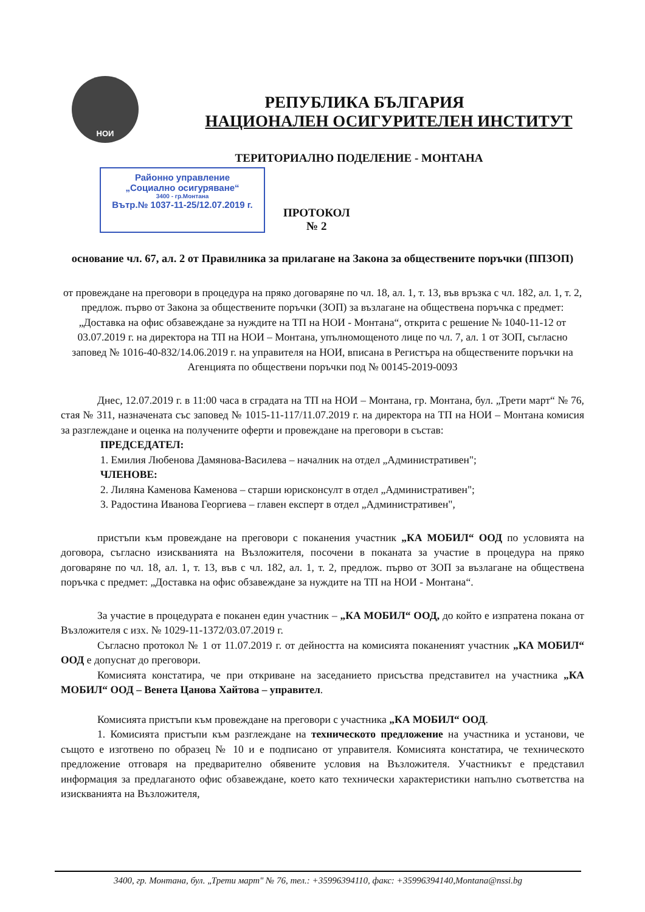НОИ
РЕПУБЛИКА БЪЛГАРИЯ
НАЦИОНАЛЕН ОСИГУРИТЕЛЕН ИНСТИТУТ
ТЕРИТОРИАЛНО ПОДЕЛЕНИЕ - МОНТАНА
Районно управление
„Социално осигуряване“3400 - гр.Монтана
Вътр.№ 1037-11-25/12.07.2019 г.
ПРОТОКОЛ
№ 2
основание чл. 67, ал. 2 от Правилника за прилагане на Закона за обществените поръчки (ППЗОП)
от провеждане на преговори в процедура на пряко договаряне по чл. 18, ал. 1, т. 13, във връзка с чл. 182, ал. 1, т. 2, предлож. първо от Закона за обществените поръчки (ЗОП) за възлагане на обществена поръчка с предмет: „Доставка на офис обзавеждане за нуждите на ТП на НОИ - Монтана“, открита с решение № 1040-11-12 от 03.07.2019 г. на директора на ТП на НОИ – Монтана, упълномощеното лице по чл. 7, ал. 1 от ЗОП, съгласно заповед № 1016-40-832/14.06.2019 г. на управителя на НОИ, вписана в Регистъра на обществените поръчки на Агенцията по обществени поръчки под № 00145-2019-0093
Днес, 12.07.2019 г. в 11:00 часа в сградата на ТП на НОИ – Монтана, гр. Монтана, бул. „Трети март“ № 76, стая № 311, назначената със заповед № 1015-11-117/11.07.2019 г. на директора на ТП на НОИ – Монтана комисия за разглеждане и оценка на получените оферти и провеждане на преговори в състав:
ПРЕДСЕДАТЕЛ:
1. Емилия Любенова Дамянова-Василева – началник на отдел „Административен";
ЧЛЕНОВЕ:
2. Лиляна Каменова Каменова – старши юрисконсулт в отдел „Административен";
3. Радостина Иванова Георгиева – главен експерт в отдел „Административен",
пристъпи към провеждане на преговори с поканения участник „КА МОБИЛ“ ООД по условията на договора, съгласно изискванията на Възложителя, посочени в поканата за участие в процедура на пряко договаряне по чл. 18, ал. 1, т. 13, във с чл. 182, ал. 1, т. 2, предлож. първо от ЗОП за възлагане на обществена поръчка с предмет: „Доставка на офис обзавеждане за нуждите на ТП на НОИ - Монтана“.
За участие в процедурата е поканен един участник – „КА МОБИЛ“ ООД, до който е изпратена покана от Възложителя с изх. № 1029-11-1372/03.07.2019 г.
Съгласно протокол № 1 от 11.07.2019 г. от дейността на комисията поканеният участник „КА МОБИЛ“ ООД е допуснат до преговори.
Комисията констатира, че при откриване на заседанието присъства представител на участника „КА МОБИЛ“ ООД – Венета Цанова Хайтова – управител.
Комисията пристъпи към провеждане на преговори с участника „КА МОБИЛ“ ООД.
1. Комисията пристъпи към разглеждане на техническото предложение на участника и установи, че същото е изготвено по образец № 10 и е подписано от управителя. Комисията констатира, че техническото предложение отговаря на предварително обявените условия на Възложителя. Участникът е представил информация за предлаганото офис обзавеждане, което като технически характеристики напълно съответства на изискванията на Възложителя,
3400, гр. Монтана, бул. „Трети март" № 76, тел.: +35996394110, факс: +35996394140,Montana@nssi.bg